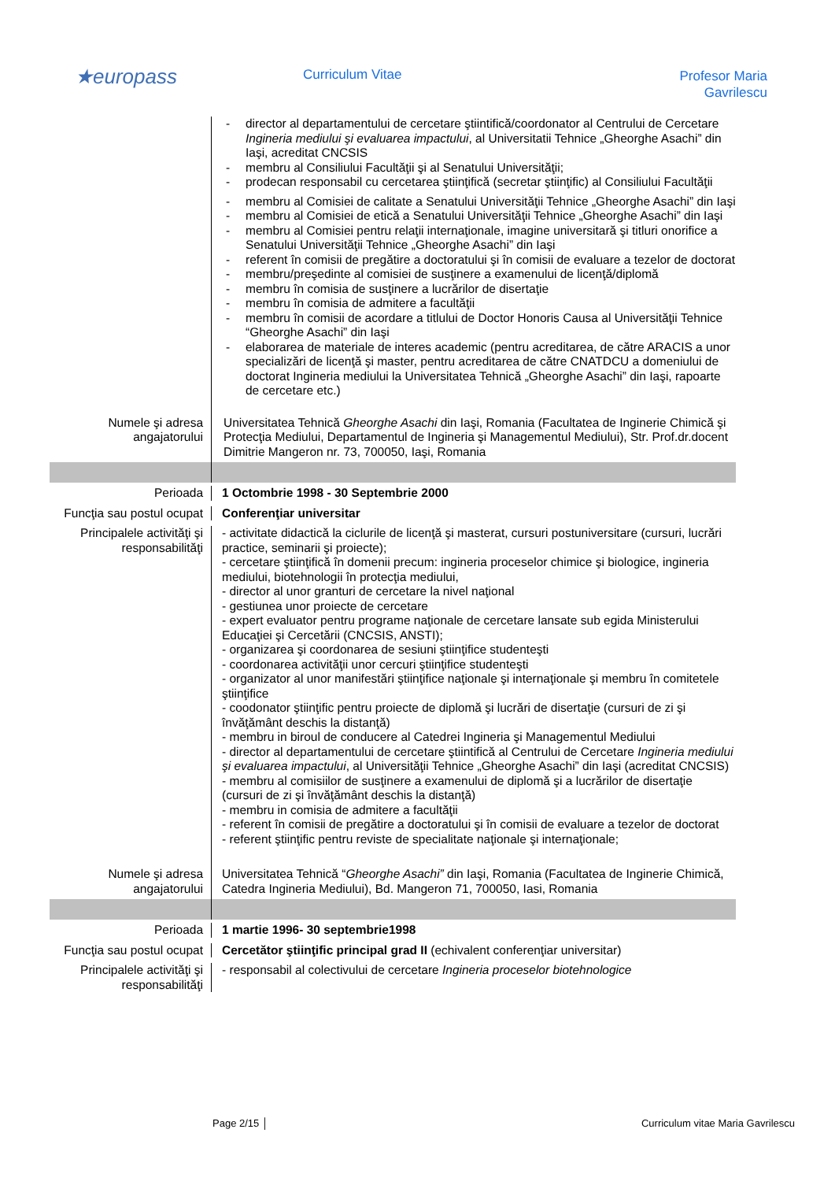★europass
Curriculum Vitae
Profesor Maria
Gavrilescu
- director al departamentului de cercetare ştiintifică/coordonator al Centrului de Cercetare Ingineria mediului şi evaluarea impactului, al Universitatii Tehnice „Gheorghe Asachi” din Iaşi, acreditat CNCSIS
- membru al Consiliului Facultăţii şi al Senatului Universităţii;
- prodecan responsabil cu cercetarea ştiinţifică (secretar ştiinţific) al Consiliului Facultăţii
- membru al Comisiei de calitate a Senatului Universităţii Tehnice „Gheorghe Asachi” din Iaşi
- membru al Comisiei de etică a Senatului Universităţii Tehnice „Gheorghe Asachi” din Iaşi
- membru al Comisiei pentru relaţii internaţionale, imagine universitară şi titluri onorifice a Senatului Universităţii Tehnice „Gheorghe Asachi” din Iaşi
- referent în comisii de pregătire a doctoratului şi în comisii de evaluare a tezelor de doctorat
- membru/preşedinte al comisiei de susţinere a examenului de licenţă/diplomă
- membru în comisia de susţinere a lucrărilor de disertaţie
- membru în comisia de admitere a facultăţii
- membru în comisii de acordare a titlului de Doctor Honoris Causa al Universităţii Tehnice “Gheorghe Asachi” din Iaşi
- elaborarea de materiale de interes academic (pentru acreditarea, de către ARACIS a unor specializări de licenţă şi master, pentru acreditarea de către CNATDCU a domeniului de doctorat Ingineria mediului la Universitatea Tehnică „Gheorghe Asachi” din Iaşi, rapoarte de cercetare etc.)
Numele şi adresa angajatorului
Universitatea Tehnică Gheorghe Asachi din Iaşi, Romania (Facultatea de Inginerie Chimică şi Protecţia Mediului, Departamentul de Ingineria şi Managementul Mediului), Str. Prof.dr.docent Dimitrie Mangeron nr. 73, 700050, Iaşi, Romania
Perioada 1 Octombrie 1998 - 30 Septembrie 2000
Funcţia sau postul ocupat
Conferenţiar universitar
Principalele activităţi şi responsabilităţi
- activitate didactică la ciclurile de licenţă şi masterat, cursuri postuniversitare (cursuri, lucrări practice, seminarii şi proiecte);
- cercetare ştiinţifică în domenii precum: ingineria proceselor chimice şi biologice, ingineria mediului, biotehnologii în protecţia mediului,
- director al unor granturi de cercetare la nivel naţional
- gestiunea unor proiecte de cercetare
- expert evaluator pentru programe naţionale de cercetare lansate sub egida Ministerului Educaţiei şi Cercetării (CNCSIS, ANSTI);
- organizarea şi coordonarea de sesiuni ştiinţifice studenteşti
- coordonarea activităţii unor cercuri ştiinţifice studenteşti
- organizator al unor manifestări ştiinţifice naţionale şi internaţionale şi membru în comitetele ştiinţifice
- coodonator ştiinţific pentru proiecte de diplomă şi lucrări de disertaţie (cursuri de zi şi învăţământ deschis la distanţă)
- membru in biroul de conducere al Catedrei Ingineria şi Managementul Mediului
- director al departamentului de cercetare ştiintifică al Centrului de Cercetare Ingineria mediului şi evaluarea impactului, al Universităţii Tehnice „Gheorghe Asachi” din Iaşi (acreditat CNCSIS)
- membru al comisiilor de susţinere a examenului de diplomă şi a lucrărilor de disertaţie (cursuri de zi şi învăţământ deschis la distanţă)
- membru in comisia de admitere a facultăţii
- referent în comisii de pregătire a doctoratului şi în comisii de evaluare a tezelor de doctorat
- referent ştiinţific pentru reviste de specialitate naţionale şi internaţionale;
Numele şi adresa angajatorului
Universitatea Tehnică “Gheorghe Asachi” din Iaşi, Romania (Facultatea de Inginerie Chimică, Catedra Ingineria Mediului), Bd. Mangeron 71, 700050, Iasi, Romania
Perioada 1 martie 1996- 30 septembrie1998
Funcţia sau postul ocupat
Cercetător ştiinţific principal grad II (echivalent conferenţiar universitar)
Principalele activităţi şi responsabilităţi
- responsabil al colectivului de cercetare Ingineria proceselor biotehnologice
Page 2/15 │ Curriculum vitae Maria Gavrilescu